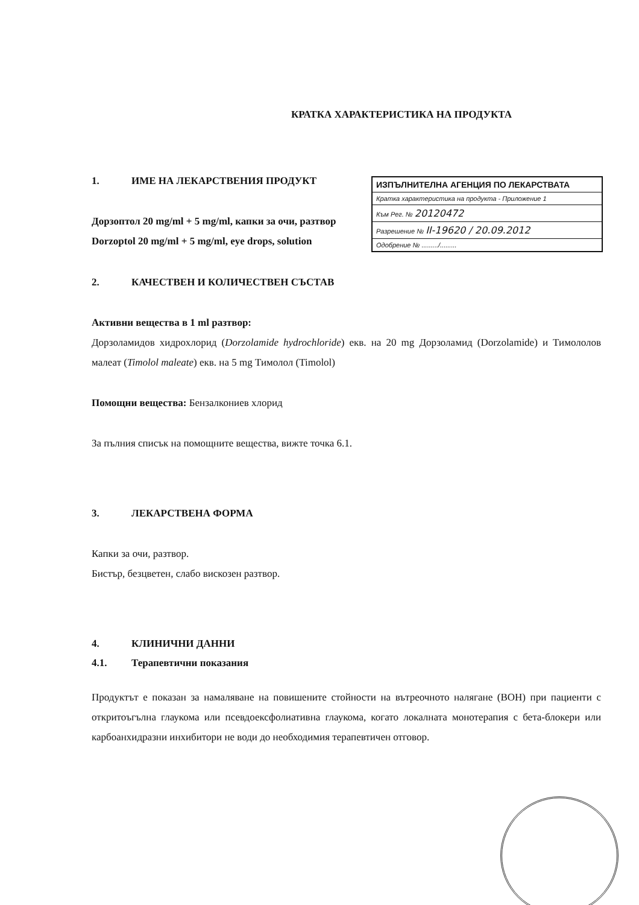КРАТКА ХАРАКТЕРИСТИКА НА ПРОДУКТА
1. ИМЕ НА ЛЕКАРСТВЕНИЯ ПРОДУКТ
Дорзоптол 20 mg/ml + 5 mg/ml, капки за очи, разтвор
Dorzoptol 20 mg/ml + 5 mg/ml, eye drops, solution
ИЗПЪЛНИТЕЛНА АГЕНЦИЯ ПО ЛЕКАРСТВАТА
Кратка характеристика на продукта - Приложение 1
Към Рег. № 20120472
Разрешение № II-19620 / 20.09.2012
Одобрение № ........./.........
2. КАЧЕСТВЕН И КОЛИЧЕСТВЕН СЪСТАВ
Активни вещества в 1 ml разтвор:
Дорзоламидов хидрохлорид (Dorzolamide hydrochloride) екв. на 20 mg Дорзоламид (Dorzolamide) и Тимололов малеат (Timolol maleate) екв. на 5 mg Тимолол (Timolol)
Помощни вещества: Бензалкониев хлорид
За пълния списък на помощните вещества, вижте точка 6.1.
3. ЛЕКАРСТВЕНА ФОРМА
Капки за очи, разтвор.
Бистър, безцветен, слабо вискозен разтвор.
4. КЛИНИЧНИ ДАННИ
4.1. Терапевтични показания
Продуктът е показан за намаляване на повишените стойности на вътреочното налягане (ВОН) при пациенти с откритоъгълна глаукома или псевдоексфолиативна глаукома, когато локалната монотерапия с бета-блокери или карбоанхидразни инхибитори не води до необходимия терапевтичен отговор.